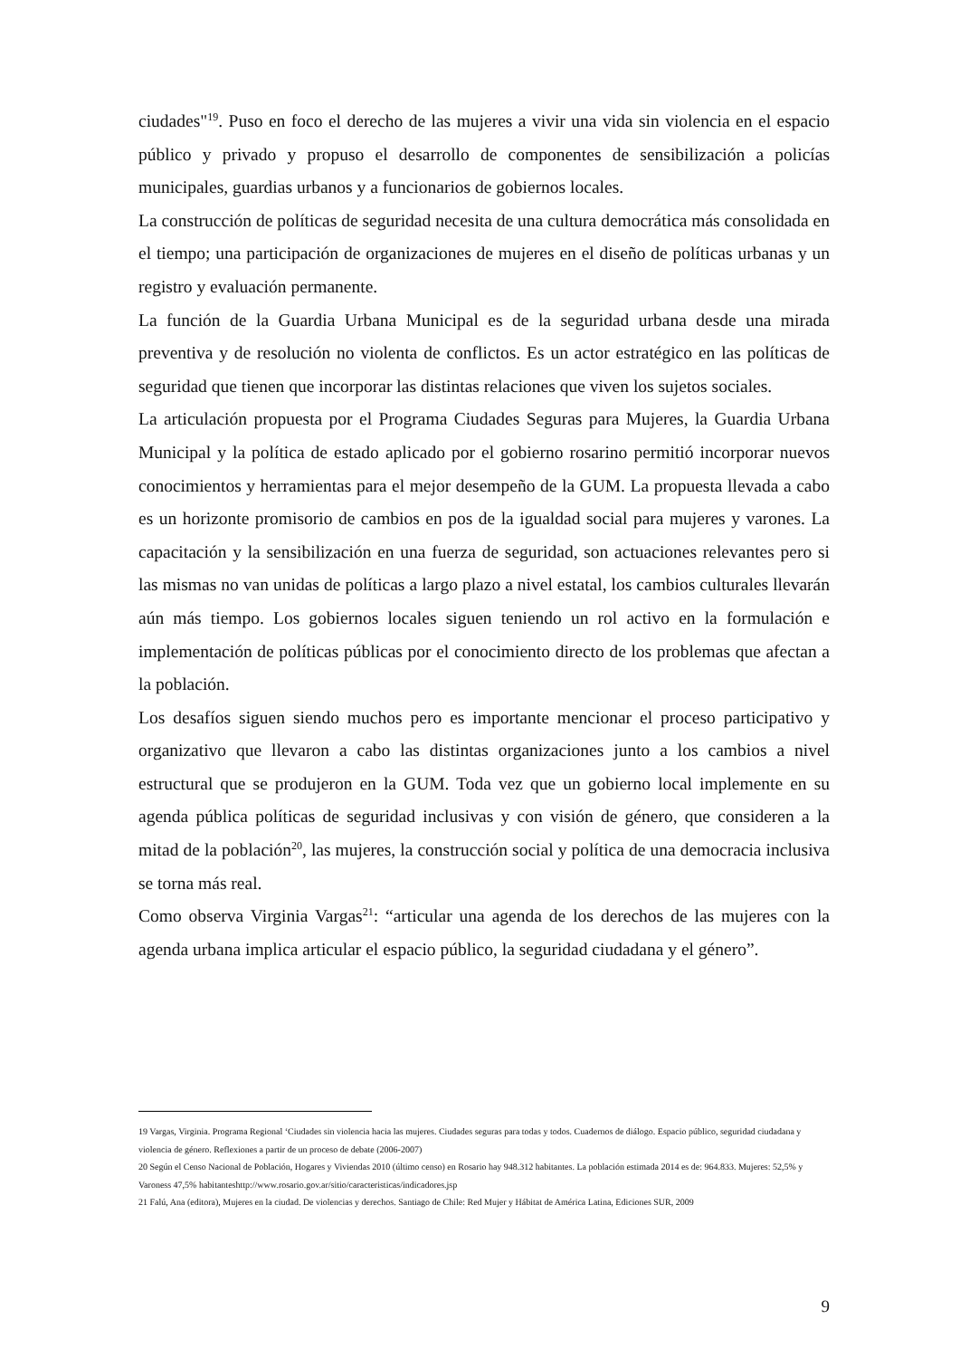ciudades"<sup>19</sup>. Puso en foco el derecho de las mujeres a vivir una vida sin violencia en el espacio público y privado y propuso el desarrollo de componentes de sensibilización a policías municipales, guardias urbanos y a funcionarios de gobiernos locales.
La construcción de políticas de seguridad necesita de una cultura democrática más consolidada en el tiempo; una participación de organizaciones de mujeres en el diseño de políticas urbanas y un registro y evaluación permanente.
La función de la Guardia Urbana Municipal es de la seguridad urbana desde una mirada preventiva y de resolución no violenta de conflictos. Es un actor estratégico en las políticas de seguridad que tienen que incorporar las distintas relaciones que viven los sujetos sociales.
La articulación propuesta por el Programa Ciudades Seguras para Mujeres, la Guardia Urbana Municipal y la política de estado aplicado por el gobierno rosarino permitió incorporar nuevos conocimientos y herramientas para el mejor desempeño de la GUM. La propuesta llevada a cabo es un horizonte promisorio de cambios en pos de la igualdad social para mujeres y varones. La capacitación y la sensibilización en una fuerza de seguridad, son actuaciones relevantes pero si las mismas no van unidas de políticas a largo plazo a nivel estatal, los cambios culturales llevarán aún más tiempo. Los gobiernos locales siguen teniendo un rol activo en la formulación e implementación de políticas públicas por el conocimiento directo de los problemas que afectan a la población.
Los desafíos siguen siendo muchos pero es importante mencionar el proceso participativo y organizativo que llevaron a cabo las distintas organizaciones junto a los cambios a nivel estructural que se produjeron en la GUM. Toda vez que un gobierno local implemente en su agenda pública políticas de seguridad inclusivas y con visión de género, que consideren a la mitad de la población<sup>20</sup>, las mujeres, la construcción social y política de una democracia inclusiva se torna más real.
Como observa Virginia Vargas<sup>21</sup>: “articular una agenda de los derechos de las mujeres con la agenda urbana implica articular el espacio público, la seguridad ciudadana y el género”.
19 Vargas, Virginia. Programa Regional ‘Ciudades sin violencia hacia las mujeres. Ciudades seguras para todas y todos. Cuadernos de diálogo. Espacio público, seguridad ciudadana y violencia de género. Reflexiones a partir de un proceso de debate (2006-2007)
20 Según el Censo Nacional de Población, Hogares y Viviendas 2010 (último censo) en Rosario hay 948.312 habitantes. La población estimada 2014 es de: 964.833. Mujeres: 52,5% y Varoness 47,5% habitanteshttp://www.rosario.gov.ar/sitio/caracteristicas/indicadores.jsp
21 Falú, Ana (editora), Mujeres en la ciudad. De violencias y derechos. Santiago de Chile: Red Mujer y Hábitat de América Latina, Ediciones SUR, 2009
9